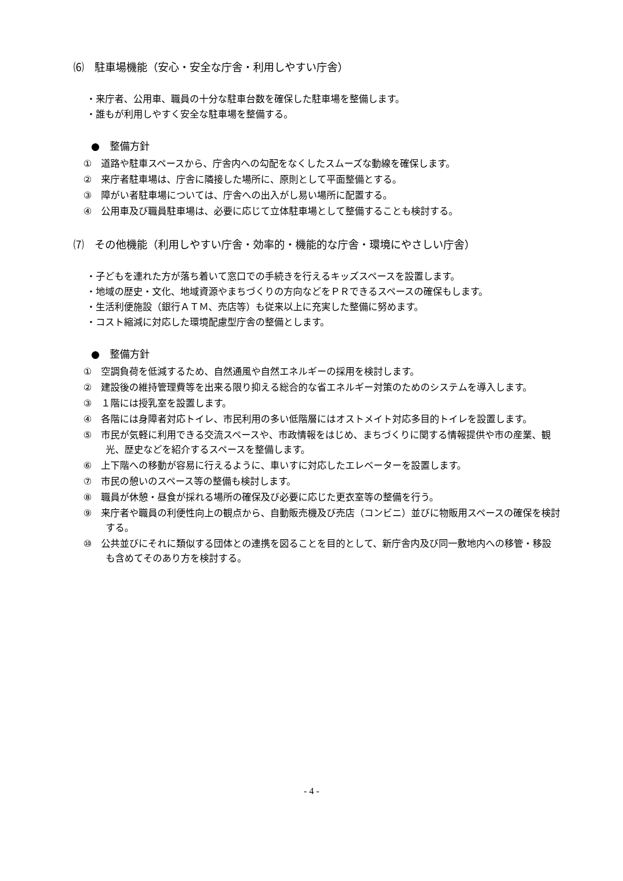⑹　駐車場機能（安心・安全な庁舎・利用しやすい庁舎）
・来庁者、公用車、職員の十分な駐車台数を確保した駐車場を整備します。
・誰もが利用しやすく安全な駐車場を整備する。
●　整備方針
①　道路や駐車スペースから、庁舎内への勾配をなくしたスムーズな動線を確保します。
②　来庁者駐車場は、庁舎に隣接した場所に、原則として平面整備とする。
③　障がい者駐車場については、庁舎への出入がし易い場所に配置する。
④　公用車及び職員駐車場は、必要に応じて立体駐車場として整備することも検討する。
⑺　その他機能（利用しやすい庁舎・効率的・機能的な庁舎・環境にやさしい庁舎）
・子どもを連れた方が落ち着いて窓口での手続きを行えるキッズスペースを設置します。
・地域の歴史・文化、地域資源やまちづくりの方向などをＰＲできるスペースの確保もします。
・生活利便施設（銀行ＡＴＭ、売店等）も従来以上に充実した整備に努めます。
・コスト縮減に対応した環境配慮型庁舎の整備とします。
●　整備方針
①　空調負荷を低減するため、自然通風や自然エネルギーの採用を検討します。
②　建設後の維持管理費等を出来る限り抑える総合的な省エネルギー対策のためのシステムを導入します。
③　１階には授乳室を設置します。
④　各階には身障者対応トイレ、市民利用の多い低階層にはオストメイト対応多目的トイレを設置します。
⑤　市民が気軽に利用できる交流スペースや、市政情報をはじめ、まちづくりに関する情報提供や市の産業、観光、歴史などを紹介するスペースを整備します。
⑥　上下階への移動が容易に行えるように、車いすに対応したエレベーターを設置します。
⑦　市民の憩いのスペース等の整備も検討します。
⑧　職員が休憩・昼食が採れる場所の確保及び必要に応じた更衣室等の整備を行う。
⑨　来庁者や職員の利便性向上の観点から、自動販売機及び売店（コンビニ）並びに物販用スペースの確保を検討する。
⑩　公共並びにそれに類似する団体との連携を図ることを目的として、新庁舎内及び同一敷地内への移管・移設も含めてそのあり方を検討する。
- 4 -